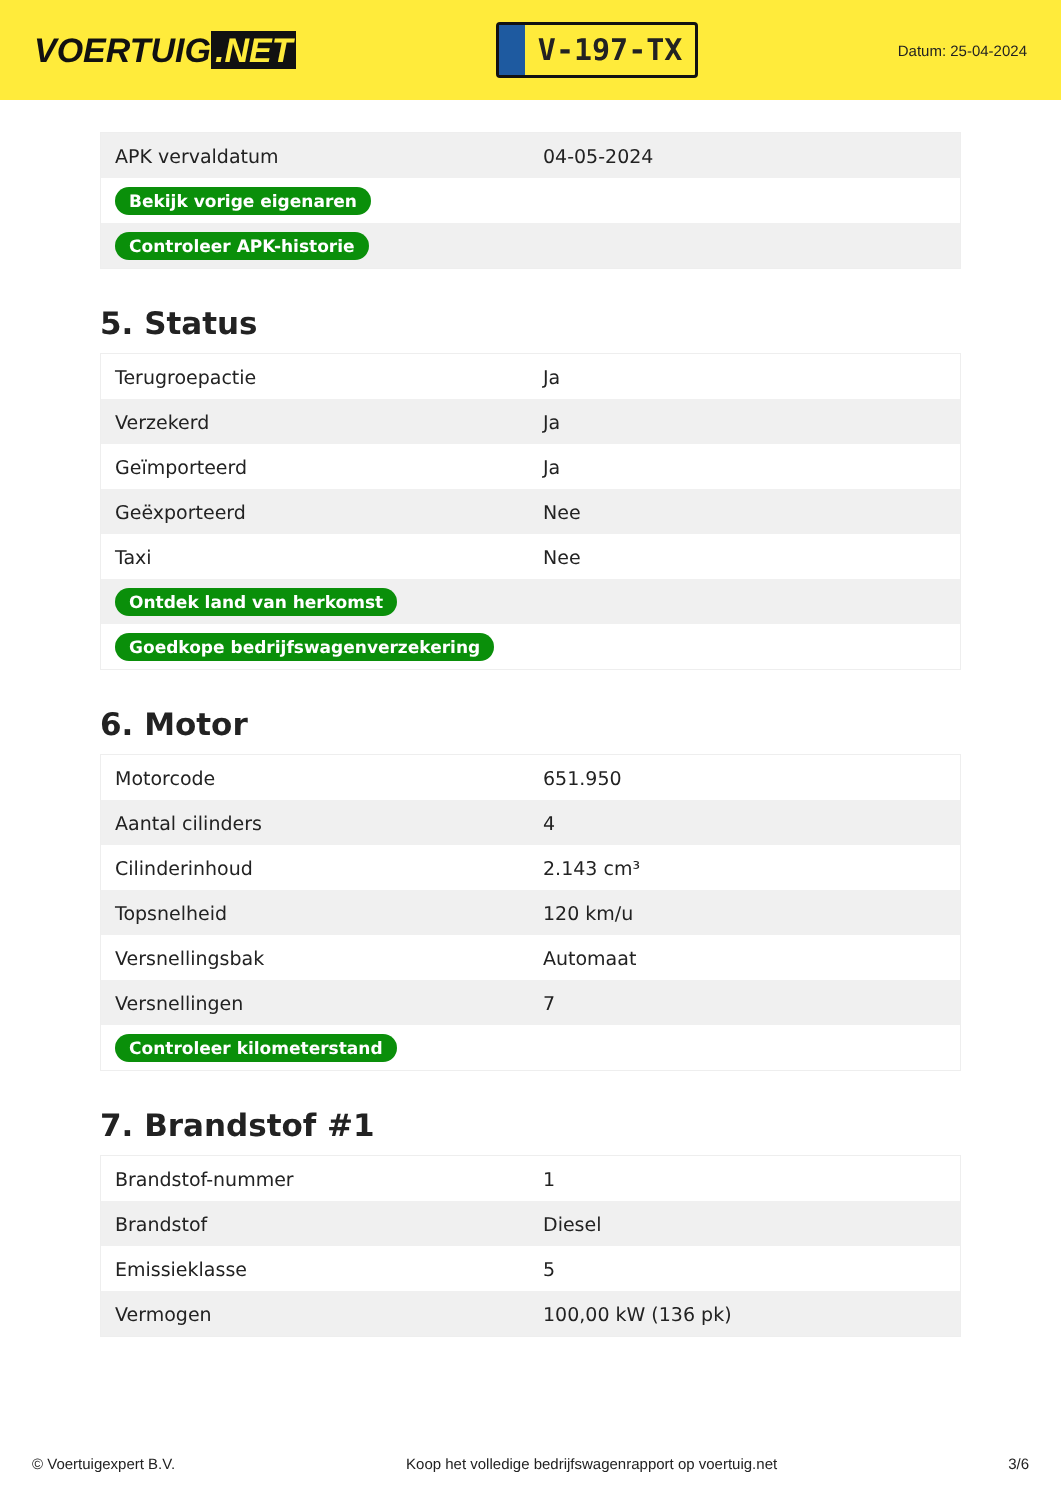VOERTUIG.NET
V-197-TX
Datum: 25-04-2024
| APK vervaldatum | 04-05-2024 |
| Bekijk vorige eigenaren | |
| Controleer APK-historie | |
5. Status
| Terugroepactie | Ja |
| Verzekerd | Ja |
| Geïmporteerd | Ja |
| Geëxporteerd | Nee |
| Taxi | Nee |
| Ontdek land van herkomst | |
| Goedkope bedrijfswagenverzekering | |
6. Motor
| Motorcode | 651.950 |
| Aantal cilinders | 4 |
| Cilinderinhoud | 2.143 cm³ |
| Topsnelheid | 120 km/u |
| Versnellingsbak | Automaat |
| Versnellingen | 7 |
| Controleer kilometerstand | |
7. Brandstof #1
| Brandstof-nummer | 1 |
| Brandstof | Diesel |
| Emissieklasse | 5 |
| Vermogen | 100,00 kW (136 pk) |
© Voertuigexpert B.V. Koop het volledige bedrijfswagenrapport op voertuig.net 3/6